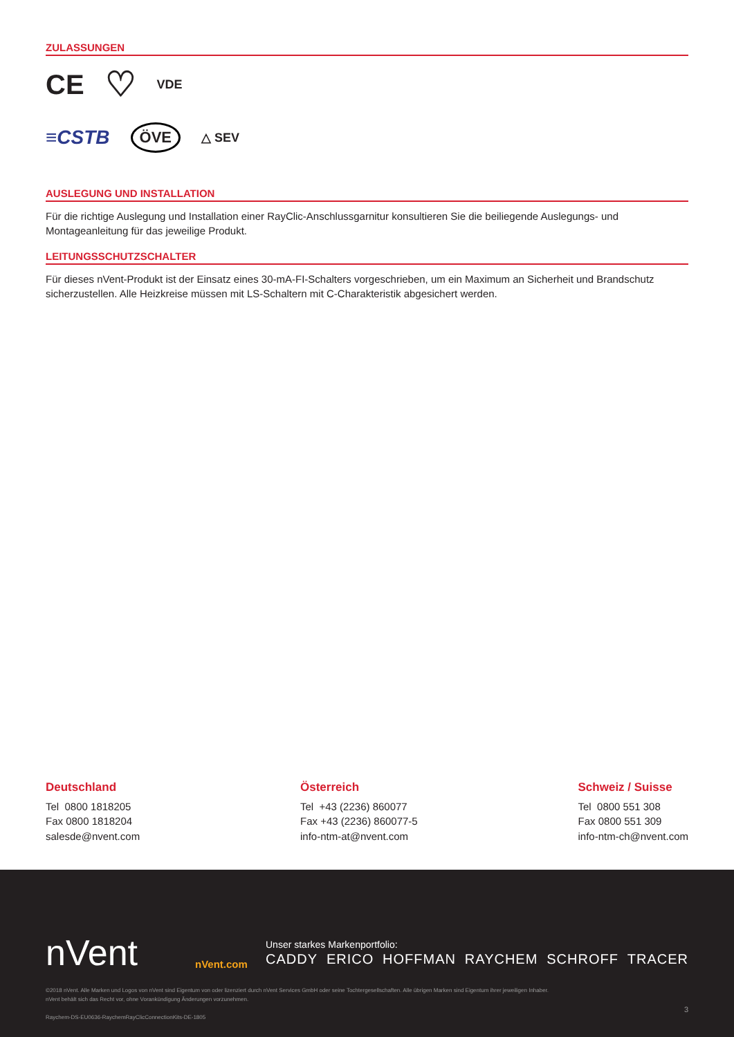ZULASSUNGEN
CE ♡ VDE
≡CSTB ÖVE △ SEV
AUSLEGUNG UND INSTALLATION
Für die richtige Auslegung und Installation einer RayClic-Anschlussgarnitur konsultieren Sie die beiliegende Auslegungs- und Montageanleitung für das jeweilige Produkt.
LEITUNGSSCHUTZSCHALTER
Für dieses nVent-Produkt ist der Einsatz eines 30-mA-FI-Schalters vorgeschrieben, um ein Maximum an Sicherheit und Brandschutz sicherzustellen. Alle Heizkreise müssen mit LS-Schaltern mit C-Charakteristik abgesichert werden.
Deutschland
Tel 0800 1818205
Fax 0800 1818204
salesde@nvent.com
Österreich
Tel +43 (2236) 860077
Fax +43 (2236) 860077-5
info-ntm-at@nvent.com
Schweiz / Suisse
Tel 0800 551 308
Fax 0800 551 309
info-ntm-ch@nvent.com
nVent nVent.com
Unser starkes Markenportfolio:
CADDY ERICO HOFFMAN RAYCHEM SCHROFF TRACER
©2018 nVent. Alle Marken und Logos von nVent sind Eigentum von oder lizenziert durch nVent Services GmbH oder seine Tochtergesellschaften. Alle übrigen Marken sind Eigentum ihrer jeweiligen Inhaber.
nVent behält sich das Recht vor, ohne Vorankündigung Änderungen vorzunehmen.
Raychem-DS-EU0636-RaychemRayClicConnectionKits-DE-1805
3